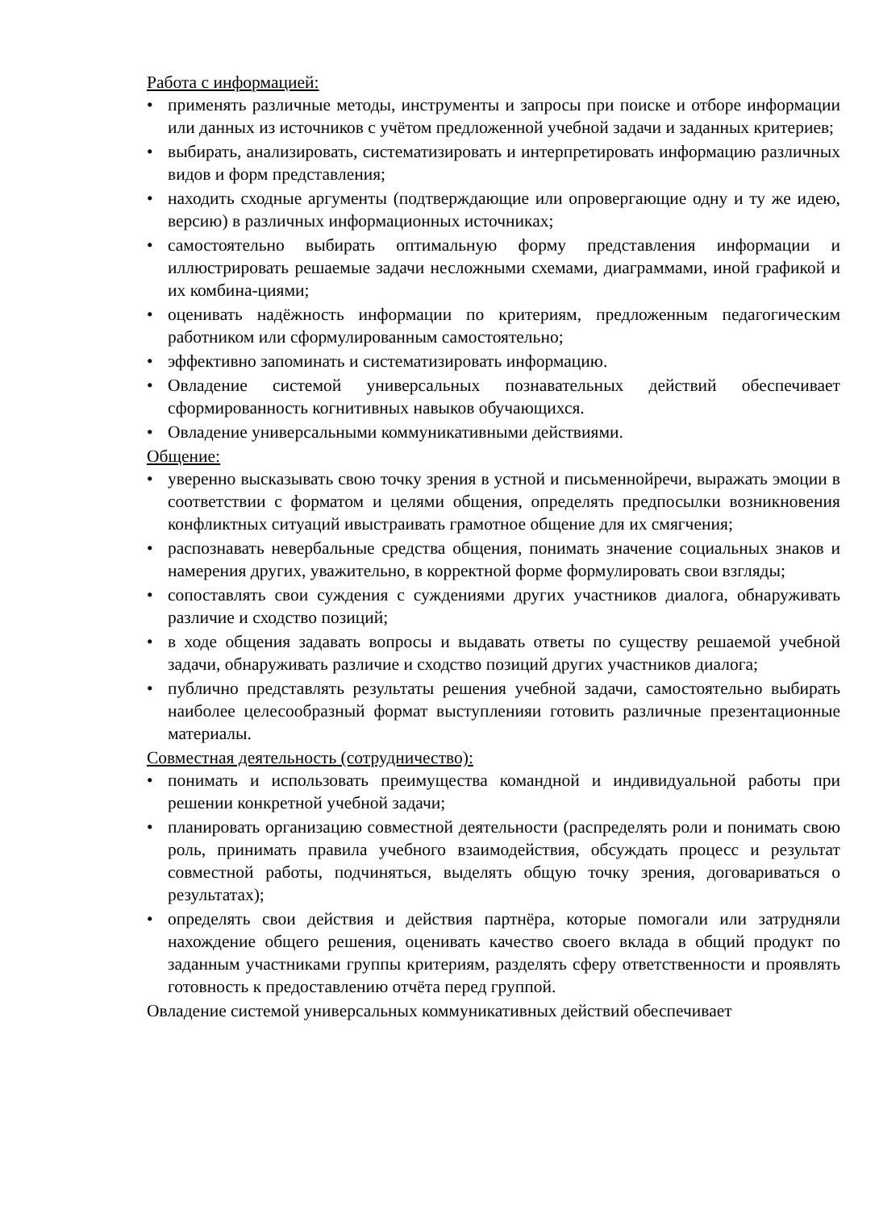Работа с информацией:
• применять различные методы, инструменты и запросы при поиске и отборе информации или данных из источников с учётом предложенной учебной задачи и заданных критериев;
• выбирать, анализировать, систематизировать и интерпретировать информацию различных видов и форм представления;
• находить сходные аргументы (подтверждающие или опровергающие одну и ту же идею, версию) в различных информационных источниках;
• самостоятельно выбирать оптимальную форму представления информации и иллюстрировать решаемые задачи несложными схемами, диаграммами, иной графикой и их комбина-циями;
• оценивать надёжность информации по критериям, предложенным педагогическим работником или сформулированным самостоятельно;
• эффективно запоминать и систематизировать информацию.
• Овладение системой универсальных познавательных действий обеспечивает сформированность когнитивных навыков обучающихся.
• Овладение универсальными коммуникативными действиями.
Общение:
• уверенно высказывать свою точку зрения в устной и письменнойречи, выражать эмоции в соответствии с форматом и целями общения, определять предпосылки возникновения конфликтных ситуаций ивыстраивать грамотное общение для их смягчения;
• распознавать невербальные средства общения, понимать значение социальных знаков и намерения других, уважительно, в корректной форме формулировать свои взгляды;
• сопоставлять свои суждения с суждениями других участников диалога, обнаруживать различие и сходство позиций;
• в ходе общения задавать вопросы и выдавать ответы по существу решаемой учебной задачи, обнаруживать различие и сходство позиций других участников диалога;
• публично представлять результаты решения учебной задачи, самостоятельно выбирать наиболее целесообразный формат выступленияи готовить различные презентационные материалы.
Совместная деятельность (сотрудничество):
• понимать и использовать преимущества командной и индивидуальной работы при решении конкретной учебной задачи;
• планировать организацию совместной деятельности (распределять роли и понимать свою роль, принимать правила учебного взаимодействия, обсуждать процесс и результат совместной работы, подчиняться, выделять общую точку зрения, договариваться о результатах);
• определять свои действия и действия партнёра, которые помогали или затрудняли нахождение общего решения, оценивать качество своего вклада в общий продукт по заданным участниками группы критериям, разделять сферу ответственности и проявлять готовность к предоставлению отчёта перед группой.
Овладение системой универсальных коммуникативных действий обеспечивает